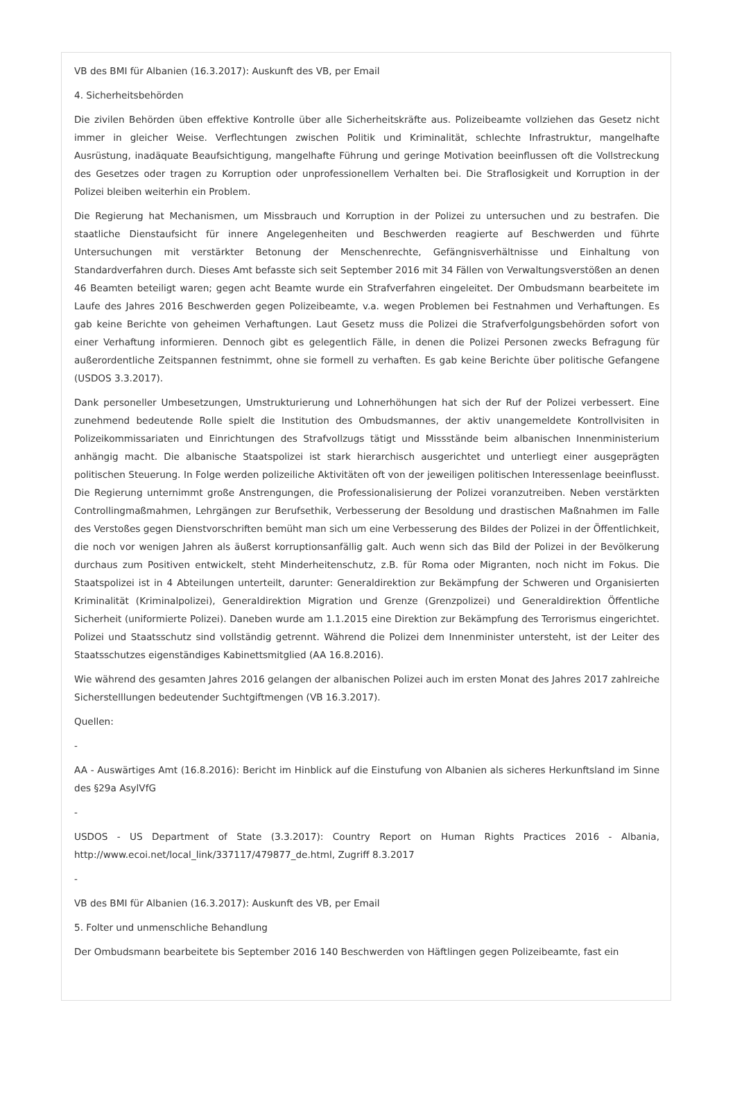VB des BMI für Albanien (16.3.2017): Auskunft des VB, per Email
4. Sicherheitsbehörden
Die zivilen Behörden üben effektive Kontrolle über alle Sicherheitskräfte aus. Polizeibeamte vollziehen das Gesetz nicht immer in gleicher Weise. Verflechtungen zwischen Politik und Kriminalität, schlechte Infrastruktur, mangelhafte Ausrüstung, inadäquate Beaufsichtigung, mangelhafte Führung und geringe Motivation beeinflussen oft die Vollstreckung des Gesetzes oder tragen zu Korruption oder unprofessionellem Verhalten bei. Die Straflosigkeit und Korruption in der Polizei bleiben weiterhin ein Problem.
Die Regierung hat Mechanismen, um Missbrauch und Korruption in der Polizei zu untersuchen und zu bestrafen. Die staatliche Dienstaufsicht für innere Angelegenheiten und Beschwerden reagierte auf Beschwerden und führte Untersuchungen mit verstärkter Betonung der Menschenrechte, Gefängnisverhältnisse und Einhaltung von Standardverfahren durch. Dieses Amt befasste sich seit September 2016 mit 34 Fällen von Verwaltungsverstößen an denen 46 Beamten beteiligt waren; gegen acht Beamte wurde ein Strafverfahren eingeleitet. Der Ombudsmann bearbeitete im Laufe des Jahres 2016 Beschwerden gegen Polizeibeamte, v.a. wegen Problemen bei Festnahmen und Verhaftungen. Es gab keine Berichte von geheimen Verhaftungen. Laut Gesetz muss die Polizei die Strafverfolgungsbehörden sofort von einer Verhaftung informieren. Dennoch gibt es gelegentlich Fälle, in denen die Polizei Personen zwecks Befragung für außerordentliche Zeitspannen festnimmt, ohne sie formell zu verhaften. Es gab keine Berichte über politische Gefangene (USDOS 3.3.2017).
Dank personeller Umbesetzungen, Umstrukturierung und Lohnerhöhungen hat sich der Ruf der Polizei verbessert. Eine zunehmend bedeutende Rolle spielt die Institution des Ombudsmannes, der aktiv unangemeldete Kontrollvisiten in Polizeikommissariaten und Einrichtungen des Strafvollzugs tätigt und Missstände beim albanischen Innenministerium anhängig macht. Die albanische Staatspolizei ist stark hierarchisch ausgerichtet und unterliegt einer ausgeprägten politischen Steuerung. In Folge werden polizeiliche Aktivitäten oft von der jeweiligen politischen Interessenlage beeinflusst. Die Regierung unternimmt große Anstrengungen, die Professionalisierung der Polizei voranzutreiben. Neben verstärkten Controllingmaßmahmen, Lehrgängen zur Berufsethik, Verbesserung der Besoldung und drastischen Maßnahmen im Falle des Verstoßes gegen Dienstvorschriften bemüht man sich um eine Verbesserung des Bildes der Polizei in der Öffentlichkeit, die noch vor wenigen Jahren als äußerst korruptionsanfällig galt. Auch wenn sich das Bild der Polizei in der Bevölkerung durchaus zum Positiven entwickelt, steht Minderheitenschutz, z.B. für Roma oder Migranten, noch nicht im Fokus. Die Staatspolizei ist in 4 Abteilungen unterteilt, darunter: Generaldirektion zur Bekämpfung der Schweren und Organisierten Kriminalität (Kriminalpolizei), Generaldirektion Migration und Grenze (Grenzpolizei) und Generaldirektion Öffentliche Sicherheit (uniformierte Polizei). Daneben wurde am 1.1.2015 eine Direktion zur Bekämpfung des Terrorismus eingerichtet. Polizei und Staatsschutz sind vollständig getrennt. Während die Polizei dem Innenminister untersteht, ist der Leiter des Staatsschutzes eigenständiges Kabinettsmitglied (AA 16.8.2016).
Wie während des gesamten Jahres 2016 gelangen der albanischen Polizei auch im ersten Monat des Jahres 2017 zahlreiche Sicherstelllungen bedeutender Suchtgiftmengen (VB 16.3.2017).
Quellen:
-
AA - Auswärtiges Amt (16.8.2016): Bericht im Hinblick auf die Einstufung von Albanien als sicheres Herkunftsland im Sinne des §29a AsylVfG
-
USDOS - US Department of State (3.3.2017): Country Report on Human Rights Practices 2016 - Albania, http://www.ecoi.net/local_link/337117/479877_de.html, Zugriff 8.3.2017
-
VB des BMI für Albanien (16.3.2017): Auskunft des VB, per Email
5. Folter und unmenschliche Behandlung
Der Ombudsmann bearbeitete bis September 2016 140 Beschwerden von Häftlingen gegen Polizeibeamte, fast ein